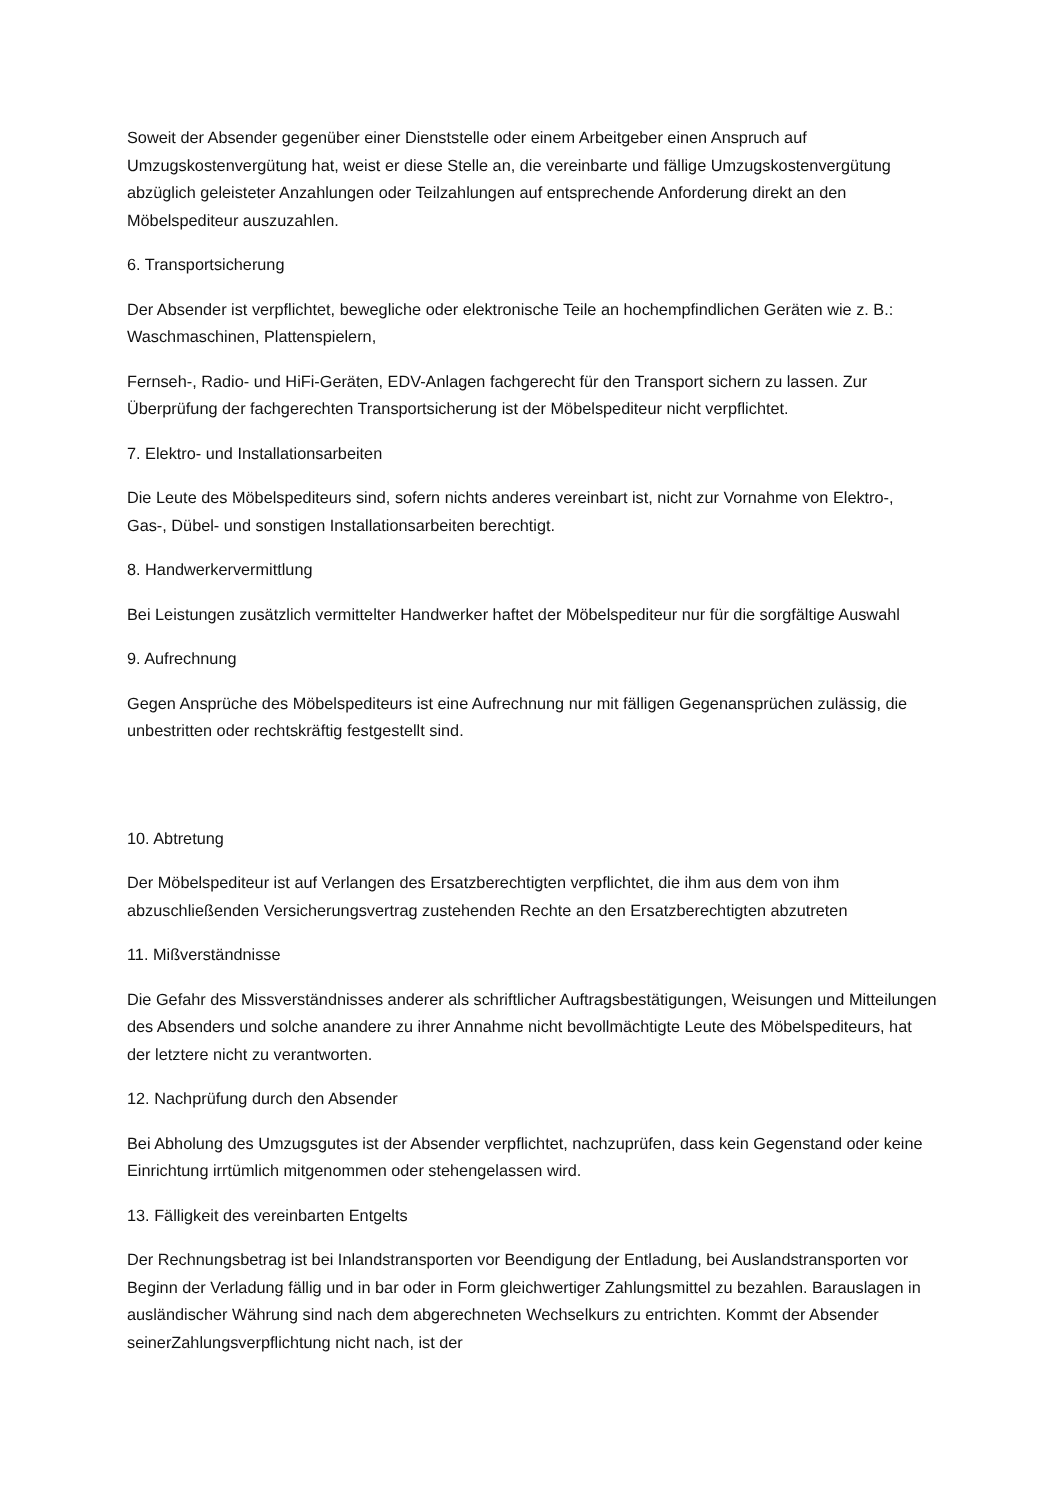Soweit der Absender gegenüber einer Dienststelle oder einem Arbeitgeber einen Anspruch auf Umzugskostenvergütung hat, weist er diese Stelle an, die vereinbarte und fällige Umzugskostenvergütung abzüglich geleisteter Anzahlungen oder Teilzahlungen auf entsprechende Anforderung direkt an den Möbelspediteur auszuzahlen.
6. Transportsicherung
Der Absender ist verpflichtet, bewegliche oder elektronische Teile an hochempfindlichen Geräten wie z. B.: Waschmaschinen, Plattenspielern,
Fernseh-, Radio- und HiFi-Geräten, EDV-Anlagen fachgerecht für den Transport sichern zu lassen. Zur Überprüfung der fachgerechten Transportsicherung ist der Möbelspediteur nicht verpflichtet.
7. Elektro- und Installationsarbeiten
Die Leute des Möbelspediteurs sind, sofern nichts anderes vereinbart ist, nicht zur Vornahme von Elektro-, Gas-, Dübel- und sonstigen Installationsarbeiten berechtigt.
8. Handwerkervermittlung
Bei Leistungen zusätzlich vermittelter Handwerker haftet der Möbelspediteur nur für die sorgfältige Auswahl
9. Aufrechnung
Gegen Ansprüche des Möbelspediteurs ist eine Aufrechnung nur mit fälligen Gegenansprüchen zulässig, die unbestritten oder rechtskräftig festgestellt sind.
10. Abtretung
Der Möbelspediteur ist auf Verlangen des Ersatzberechtigten verpflichtet, die ihm aus dem von ihm abzuschließenden Versicherungsvertrag zustehenden Rechte an den Ersatzberechtigten abzutreten
11. Mißverständnisse
Die Gefahr des Missverständnisses anderer als schriftlicher Auftragsbestätigungen, Weisungen und Mitteilungen des Absenders und solche anandere zu ihrer Annahme nicht bevollmächtigte Leute des Möbelspediteurs, hat der letztere nicht zu verantworten.
12. Nachprüfung durch den Absender
Bei Abholung des Umzugsgutes ist der Absender verpflichtet, nachzuprüfen, dass kein Gegenstand oder keine Einrichtung irrtümlich mitgenommen oder stehengelassen wird.
13. Fälligkeit des vereinbarten Entgelts
Der Rechnungsbetrag ist bei Inlandstransporten vor Beendigung der Entladung, bei Auslandstransporten vor Beginn der Verladung fällig und in bar oder in Form gleichwertiger Zahlungsmittel zu bezahlen. Barauslagen in ausländischer Währung sind nach dem abgerechneten Wechselkurs zu entrichten. Kommt der Absender seinerZahlungsverpflichtung nicht nach, ist der